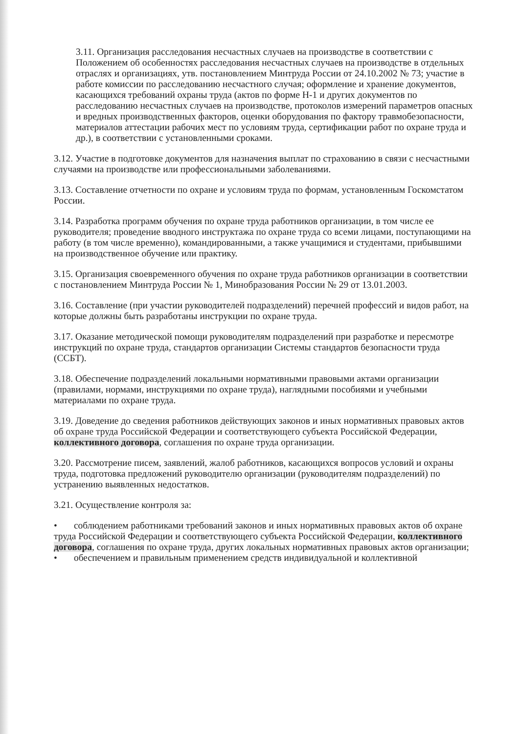3.11. Организация расследования несчастных случаев на производстве в соответствии с Положением об особенностях расследования несчастных случаев на производстве в отдельных отраслях и организациях, утв. постановлением Минтруда России от 24.10.2002 № 73; участие в работе комиссии по расследованию несчастного случая; оформление и хранение документов, касающихся требований охраны труда (актов по форме Н-1 и других документов по расследованию несчастных случаев на производстве, протоколов измерений параметров опасных и вредных производственных факторов, оценки оборудования по фактору травмобезопасности, материалов аттестации рабочих мест по условиям труда, сертификации работ по охране труда и др.), в соответствии с установленными сроками.
3.12. Участие в подготовке документов для назначения выплат по страхованию в связи с несчастными случаями на производстве или профессиональными заболеваниями.
3.13. Составление отчетности по охране и условиям труда по формам, установленным Госкомстатом России.
3.14. Разработка программ обучения по охране труда работников организации, в том числе ее руководителя; проведение вводного инструктажа по охране труда со всеми лицами, поступающими на работу (в том числе временно), командированными, а также учащимися и студентами, прибывшими на производственное обучение или практику.
3.15. Организация своевременного обучения по охране труда работников организации в соответствии с постановлением Минтруда России № 1, Минобразования России № 29 от 13.01.2003.
3.16. Составление (при участии руководителей подразделений) перечней профессий и видов работ, на которые должны быть разработаны инструкции по охране труда.
3.17. Оказание методической помощи руководителям подразделений при разработке и пересмотре инструкций по охране труда, стандартов организации Системы стандартов безопасности труда (ССБТ).
3.18. Обеспечение подразделений локальными нормативными правовыми актами организации (правилами, нормами, инструкциями по охране труда), наглядными пособиями и учебными материалами по охране труда.
3.19. Доведение до сведения работников действующих законов и иных нормативных правовых актов об охране труда Российской Федерации и соответствующего субъекта Российской Федерации, коллективного договора, соглашения по охране труда организации.
3.20. Рассмотрение писем, заявлений, жалоб работников, касающихся вопросов условий и охраны труда, подготовка предложений руководителю организации (руководителям подразделений) по устранению выявленных недостатков.
3.21. Осуществление контроля за:
• соблюдением работниками требований законов и иных нормативных правовых актов об охране труда Российской Федерации и соответствующего субъекта Российской Федерации, коллективного договора, соглашения по охране труда, других локальных нормативных правовых актов организации;
• обеспечением и правильным применением средств индивидуальной и коллективной